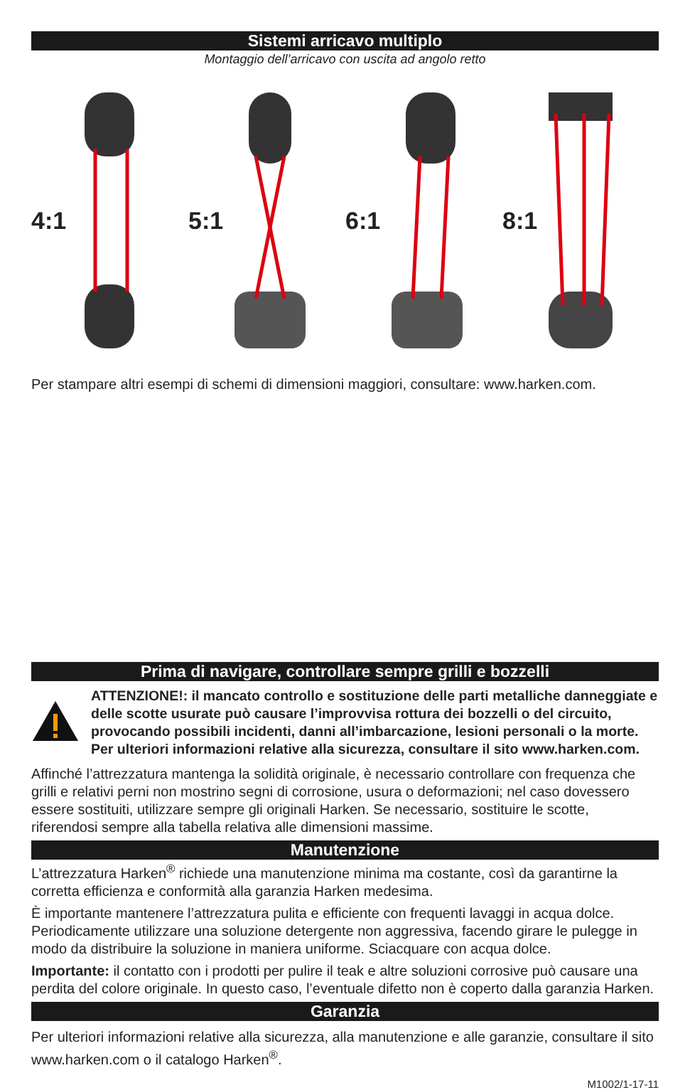Sistemi arricavo multiplo
Montaggio dell’arricavo con uscita ad angolo retto
4:1 5:1 6:1 8:1
Per stampare altri esempi di schemi di dimensioni maggiori, consultare: www.harken.com.
Prima di navigare, controllare sempre grilli e bozzelli
ATTENZIONE!: il mancato controllo e sostituzione delle parti metalliche danneggiate e delle scotte usurate può causare l’improvvisa rottura dei bozzelli o del circuito, provocando possibili incidenti, danni all’imbarcazione, lesioni personali o la morte. Per ulteriori informazioni relative alla sicurezza, consultare il sito www.harken.com.
Affinché l’attrezzatura mantenga la solidità originale, è necessario controllare con frequenza che grilli e relativi perni non mostrino segni di corrosione, usura o deformazioni; nel caso dovessero essere sostituiti, utilizzare sempre gli originali Harken. Se necessario, sostituire le scotte, riferendosi sempre alla tabella relativa alle dimensioni massime.
Manutenzione
L’attrezzatura Harken<sup>®</sup> richiede una manutenzione minima ma costante, così da garantirne la corretta efficienza e conformità alla garanzia Harken medesima.
È importante mantenere l’attrezzatura pulita e efficiente con frequenti lavaggi in acqua dolce. Periodicamente utilizzare una soluzione detergente non aggressiva, facendo girare le pulegge in modo da distribuire la soluzione in maniera uniforme. Sciacquare con acqua dolce.
Importante: il contatto con i prodotti per pulire il teak e altre soluzioni corrosive può causare una perdita del colore originale. In questo caso, l’eventuale difetto non è coperto dalla garanzia Harken.
Garanzia
Per ulteriori informazioni relative alla sicurezza, alla manutenzione e alle garanzie, consultare il sito www.harken.com o il catalogo Harken<sup>®</sup>.
M1002/1-17-11